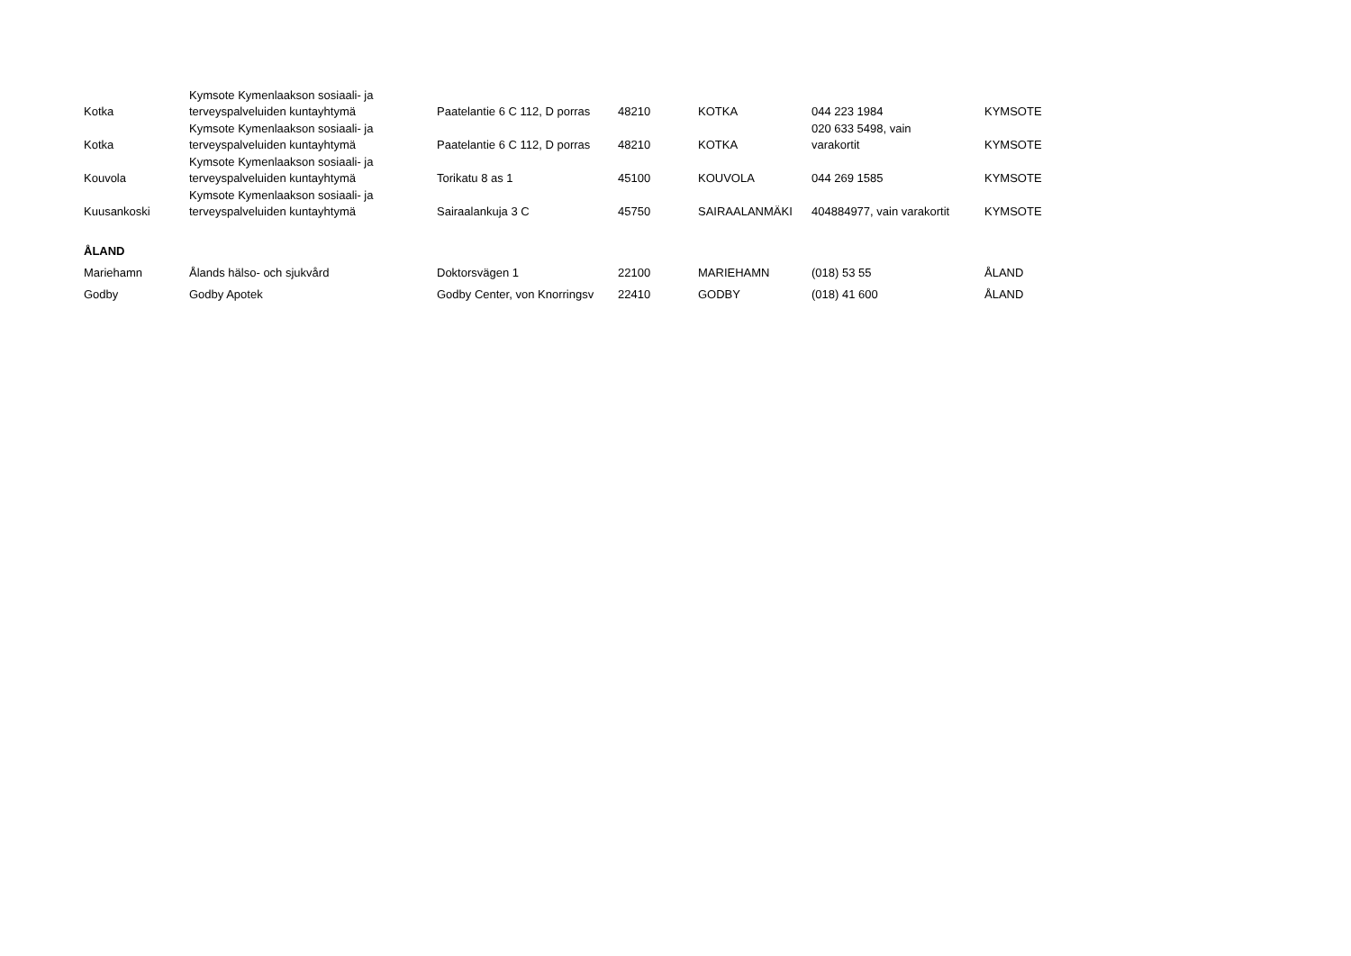| Kotka | Kymsote Kymenlaakson sosiaali- ja terveyspalveluiden kuntayhtymä | Paatelantie 6 C 112, D porras | 48210 | KOTKA | 044 223 1984 | KYMSOTE |
| Kotka | Kymsote Kymenlaakson sosiaali- ja terveyspalveluiden kuntayhtymä | Paatelantie 6 C 112, D porras | 48210 | KOTKA | 020 633 5498, vain varakortit | KYMSOTE |
| Kouvola | Kymsote Kymenlaakson sosiaali- ja terveyspalveluiden kuntayhtymä | Torikatu 8 as 1 | 45100 | KOUVOLA | 044 269 1585 | KYMSOTE |
| Kuusankoski | Kymsote Kymenlaakson sosiaali- ja terveyspalveluiden kuntayhtymä | Sairaalankuja 3 C | 45750 | SAIRAALANMÄKI | 404884977, vain varakortit | KYMSOTE |
| ÅLAND | | | | | | |
| Mariehamn | Ålands hälso- och sjukvård | Doktorsvägen 1 | 22100 | MARIEHAMN | (018) 53 55 | ÅLAND |
| Godby | Godby Apotek | Godby Center, von Knorringsv | 22410 | GODBY | (018) 41 600 | ÅLAND |